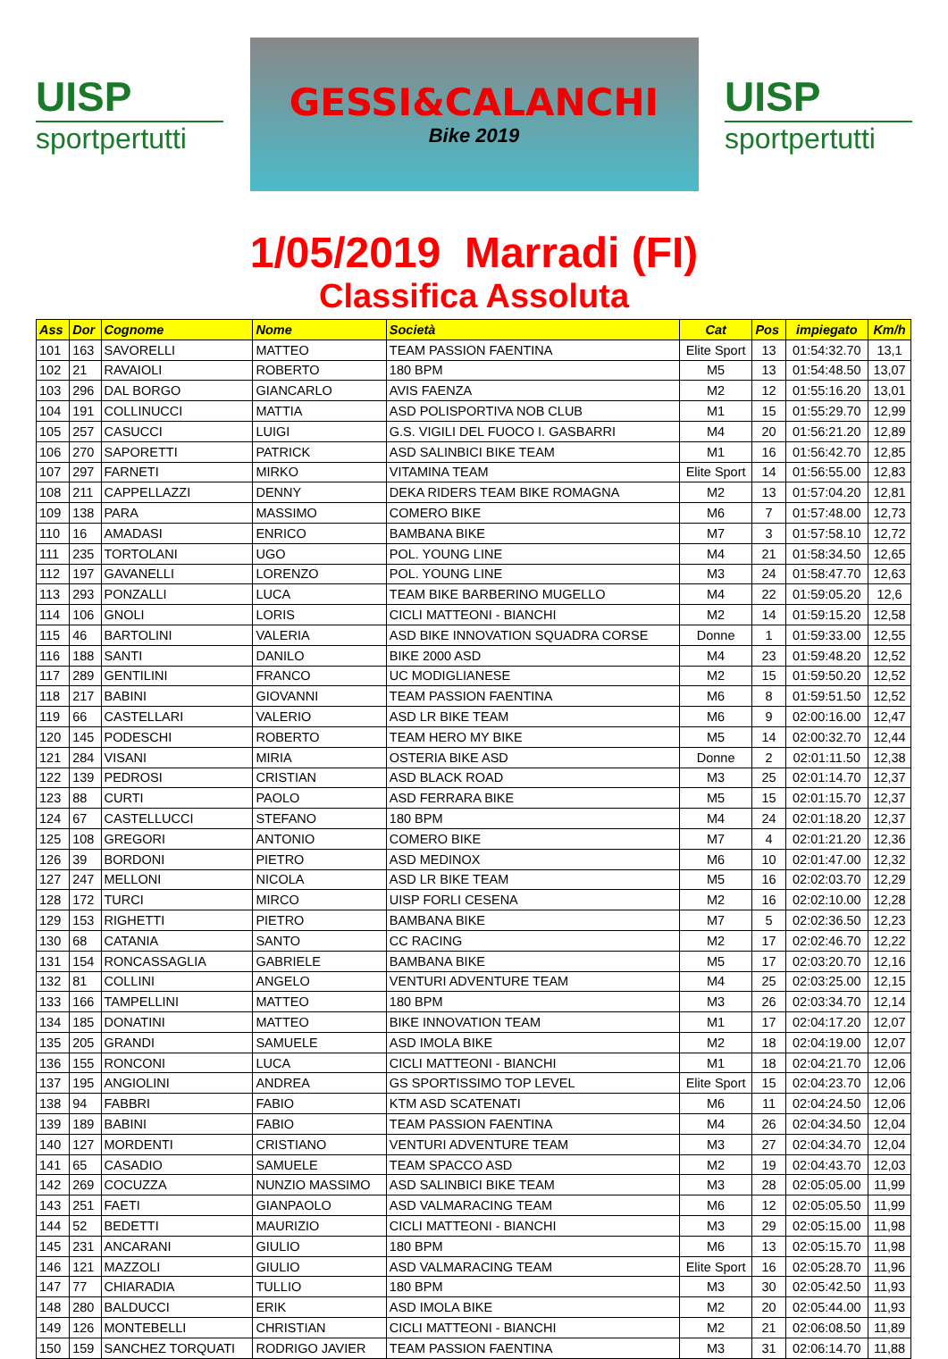UISP
sportpertutti
GESSI&CALANCHI
Bike 2019
UISP
sportpertutti
1/05/2019 Marradi (FI)
Classifica Assoluta
| Ass | Dor | Cognome | Nome | Società | Cat | Pos | impiegato | Km/h |
| --- | --- | --- | --- | --- | --- | --- | --- | --- |
| 101 | 163 | SAVORELLI | MATTEO | TEAM PASSION FAENTINA | Elite Sport | 13 | 01:54:32.70 | 13,1 |
| 102 | 21 | RAVAIOLI | ROBERTO | 180 BPM | M5 | 13 | 01:54:48.50 | 13,07 |
| 103 | 296 | DAL BORGO | GIANCARLO | AVIS FAENZA | M2 | 12 | 01:55:16.20 | 13,01 |
| 104 | 191 | COLLINUCCI | MATTIA | ASD POLISPORTIVA NOB CLUB | M1 | 15 | 01:55:29.70 | 12,99 |
| 105 | 257 | CASUCCI | LUIGI | G.S. VIGILI DEL FUOCO I. GASBARRI | M4 | 20 | 01:56:21.20 | 12,89 |
| 106 | 270 | SAPORETTI | PATRICK | ASD SALINBICI BIKE TEAM | M1 | 16 | 01:56:42.70 | 12,85 |
| 107 | 297 | FARNETI | MIRKO | VITAMINA TEAM | Elite Sport | 14 | 01:56:55.00 | 12,83 |
| 108 | 211 | CAPPELLAZZI | DENNY | DEKA RIDERS TEAM BIKE ROMAGNA | M2 | 13 | 01:57:04.20 | 12,81 |
| 109 | 138 | PARA | MASSIMO | COMERO BIKE | M6 | 7 | 01:57:48.00 | 12,73 |
| 110 | 16 | AMADASI | ENRICO | BAMBANA BIKE | M7 | 3 | 01:57:58.10 | 12,72 |
| 111 | 235 | TORTOLANI | UGO | POL. YOUNG LINE | M4 | 21 | 01:58:34.50 | 12,65 |
| 112 | 197 | GAVANELLI | LORENZO | POL. YOUNG LINE | M3 | 24 | 01:58:47.70 | 12,63 |
| 113 | 293 | PONZALLI | LUCA | TEAM BIKE BARBERINO MUGELLO | M4 | 22 | 01:59:05.20 | 12,6 |
| 114 | 106 | GNOLI | LORIS | CICLI MATTEONI - BIANCHI | M2 | 14 | 01:59:15.20 | 12,58 |
| 115 | 46 | BARTOLINI | VALERIA | ASD BIKE INNOVATION SQUADRA CORSE | Donne | 1 | 01:59:33.00 | 12,55 |
| 116 | 188 | SANTI | DANILO | BIKE 2000 ASD | M4 | 23 | 01:59:48.20 | 12,52 |
| 117 | 289 | GENTILINI | FRANCO | UC MODIGLIANESE | M2 | 15 | 01:59:50.20 | 12,52 |
| 118 | 217 | BABINI | GIOVANNI | TEAM PASSION FAENTINA | M6 | 8 | 01:59:51.50 | 12,52 |
| 119 | 66 | CASTELLARI | VALERIO | ASD LR BIKE TEAM | M6 | 9 | 02:00:16.00 | 12,47 |
| 120 | 145 | PODESCHI | ROBERTO | TEAM HERO MY BIKE | M5 | 14 | 02:00:32.70 | 12,44 |
| 121 | 284 | VISANI | MIRIA | OSTERIA BIKE ASD | Donne | 2 | 02:01:11.50 | 12,38 |
| 122 | 139 | PEDROSI | CRISTIAN | ASD BLACK ROAD | M3 | 25 | 02:01:14.70 | 12,37 |
| 123 | 88 | CURTI | PAOLO | ASD FERRARA BIKE | M5 | 15 | 02:01:15.70 | 12,37 |
| 124 | 67 | CASTELLUCCI | STEFANO | 180 BPM | M4 | 24 | 02:01:18.20 | 12,37 |
| 125 | 108 | GREGORI | ANTONIO | COMERO BIKE | M7 | 4 | 02:01:21.20 | 12,36 |
| 126 | 39 | BORDONI | PIETRO | ASD MEDINOX | M6 | 10 | 02:01:47.00 | 12,32 |
| 127 | 247 | MELLONI | NICOLA | ASD LR BIKE TEAM | M5 | 16 | 02:02:03.70 | 12,29 |
| 128 | 172 | TURCI | MIRCO | UISP FORLI CESENA | M2 | 16 | 02:02:10.00 | 12,28 |
| 129 | 153 | RIGHETTI | PIETRO | BAMBANA BIKE | M7 | 5 | 02:02:36.50 | 12,23 |
| 130 | 68 | CATANIA | SANTO | CC RACING | M2 | 17 | 02:02:46.70 | 12,22 |
| 131 | 154 | RONCASSAGLIA | GABRIELE | BAMBANA BIKE | M5 | 17 | 02:03:20.70 | 12,16 |
| 132 | 81 | COLLINI | ANGELO | VENTURI ADVENTURE TEAM | M4 | 25 | 02:03:25.00 | 12,15 |
| 133 | 166 | TAMPELLINI | MATTEO | 180 BPM | M3 | 26 | 02:03:34.70 | 12,14 |
| 134 | 185 | DONATINI | MATTEO | BIKE INNOVATION TEAM | M1 | 17 | 02:04:17.20 | 12,07 |
| 135 | 205 | GRANDI | SAMUELE | ASD IMOLA BIKE | M2 | 18 | 02:04:19.00 | 12,07 |
| 136 | 155 | RONCONI | LUCA | CICLI MATTEONI - BIANCHI | M1 | 18 | 02:04:21.70 | 12,06 |
| 137 | 195 | ANGIOLINI | ANDREA | GS SPORTISSIMO TOP LEVEL | Elite Sport | 15 | 02:04:23.70 | 12,06 |
| 138 | 94 | FABBRI | FABIO | KTM ASD SCATENATI | M6 | 11 | 02:04:24.50 | 12,06 |
| 139 | 189 | BABINI | FABIO | TEAM PASSION FAENTINA | M4 | 26 | 02:04:34.50 | 12,04 |
| 140 | 127 | MORDENTI | CRISTIANO | VENTURI ADVENTURE TEAM | M3 | 27 | 02:04:34.70 | 12,04 |
| 141 | 65 | CASADIO | SAMUELE | TEAM SPACCO ASD | M2 | 19 | 02:04:43.70 | 12,03 |
| 142 | 269 | COCUZZA | NUNZIO MASSIMO | ASD SALINBICI BIKE TEAM | M3 | 28 | 02:05:05.00 | 11,99 |
| 143 | 251 | FAETI | GIANPAOLO | ASD VALMARACING TEAM | M6 | 12 | 02:05:05.50 | 11,99 |
| 144 | 52 | BEDETTI | MAURIZIO | CICLI MATTEONI - BIANCHI | M3 | 29 | 02:05:15.00 | 11,98 |
| 145 | 231 | ANCARANI | GIULIO | 180 BPM | M6 | 13 | 02:05:15.70 | 11,98 |
| 146 | 121 | MAZZOLI | GIULIO | ASD VALMARACING TEAM | Elite Sport | 16 | 02:05:28.70 | 11,96 |
| 147 | 77 | CHIARADIA | TULLIO | 180 BPM | M3 | 30 | 02:05:42.50 | 11,93 |
| 148 | 280 | BALDUCCI | ERIK | ASD IMOLA BIKE | M2 | 20 | 02:05:44.00 | 11,93 |
| 149 | 126 | MONTEBELLI | CHRISTIAN | CICLI MATTEONI - BIANCHI | M2 | 21 | 02:06:08.50 | 11,89 |
| 150 | 159 | SANCHEZ TORQUATI | RODRIGO JAVIER | TEAM PASSION FAENTINA | M3 | 31 | 02:06:14.70 | 11,88 |